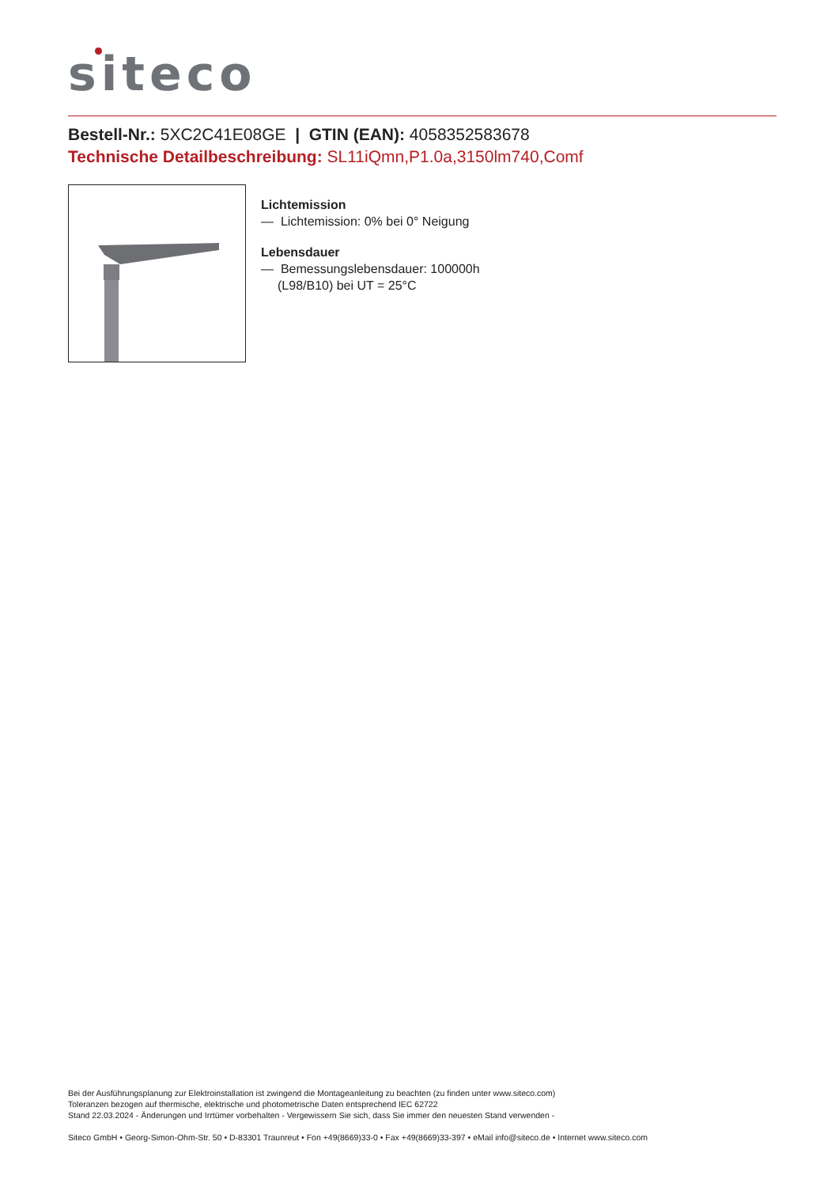siteco
Bestell-Nr.: 5XC2C41E08GE | GTIN (EAN): 4058352583678
Technische Detailbeschreibung: SL11iQmn,P1.0a,3150lm740,Comf
Lichtemission
— Lichtemission: 0% bei 0° Neigung
Lebensdauer
— Bemessungslebensdauer: 100000h (L98/B10) bei UT = 25°C
Bei der Ausführungsplanung zur Elektroinstallation ist zwingend die Montageanleitung zu beachten (zu finden unter www.siteco.com)
Toleranzen bezogen auf thermische, elektrische und photometrische Daten entsprechend IEC 62722
Stand 22.03.2024 - Änderungen und Irrtümer vorbehalten - Vergewissern Sie sich, dass Sie immer den neuesten Stand verwenden -
Siteco GmbH • Georg-Simon-Ohm-Str. 50 • D-83301 Traunreut • Fon +49(8669)33-0 • Fax +49(8669)33-397 • eMail info@siteco.de • Internet www.siteco.com